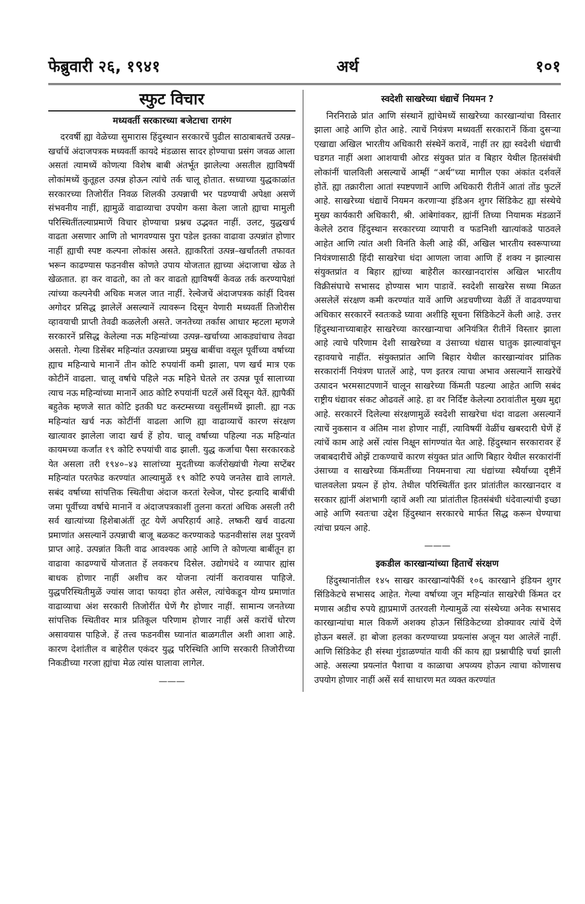फेब्रुवारी २६, १९४१ अर्थ १०१
स्फुट विचार
मध्यवर्ती सरकारच्या बजेटाचा रागरंग
दरवर्षी ह्या वेळेच्या सुमारास हिंदुस्थान सरकारचें पुढील साठाबाबतचें उत्पन्न–खर्चाचें अंदाजपत्रक मध्यवर्ती कायदे मंडळास सादर होण्याचा प्रसंग जवळ आला असतां त्यामध्यें कोणत्या विशेष बाबी अंतर्भूत झालेल्या असतील ह्याविषयीं लोकांमध्यें कुतूहल उत्पन्न होऊन त्यांचे तर्क चालू होतात. सध्याच्या युद्धकाळांत सरकारच्या तिजोरींत निवळ शिलकी उत्पन्नाची भर पडण्याची अपेक्षा असणें संभवनीय नाहीं, ह्यामुळें वाढाव्याचा उपयोग कसा केला जातो ह्याचा मामुली परिस्थितींतल्याप्रमाणें विचार होण्याचा प्रश्नच उद्भवत नाहीं. उलट, युद्धखर्च वाढता असणार आणि तो भागवण्यास पुरा पडेल इतका वाढावा उत्पन्नांत होणार नाहीं ह्याची स्पष्ट कल्पना लोकांस असते. ह्याकरितां उत्पन्न–खर्चांतली तफावत भरून काढण्यास फडनवीस कोणते उपाय योजतात ह्याच्या अंदाजाचा खेळ ते खेळतात. हा कर वाढतो, का तो कर वाढतो ह्याविषयीं केवळ तर्क करण्यापेक्षां त्यांच्या कल्पनेची अधिक मजल जात नाहीं. रेल्वेजचें अंदाजपत्रक कांहीं दिवस अगोदर प्रसिद्ध झालेलें असल्यानें त्यावरून दिसून येणारी मध्यवर्ती तिजोरीस व्हावयाची प्राप्ती तेवढी कळलेली असते. जनतेच्या तर्कास आधार म्हटला म्हणजे सरकारनें प्रसिद्ध केलेल्या नऊ महिन्यांच्या उत्पन्न–खर्चाच्या आकड्यांचाच तेवढा असतो. गेल्या डिसेंबर महिन्यांत उत्पन्नाच्या प्रमुख बाबींचा वसूल पूर्वीच्या वर्षाच्या ह्याच महिन्याचे मानानें तीन कोटि रुपयांनीं कमी झाला, पण खर्च मात्र एक कोटीनें वाढला. चालू वर्षाचे पहिले नऊ महिने घेतले तर उत्पन्न पूर्व सालाच्या त्याच नऊ महिन्यांच्या मानानें आठ कोटि रुपयांनीं घटलें असें दिसून येतें. ह्यापैकीं बहुतेक म्हणजे सात कोटि इतकी घट कस्टम्सच्या वसुलींमध्यें झाली. ह्या नऊ महिन्यांत खर्च नऊ कोटींनीं वाढला आणि ह्या वाढाव्याचें कारण संरक्षण खात्यावर झालेला जादा खर्च हें होय. चालू वर्षाच्या पहिल्या नऊ महिन्यांत कायमच्या कर्जांत १९ कोटि रुपयांची वाढ झाली. युद्ध कर्जाचा पैसा सरकारकडे येत असला तरी १९४०–४३ सालांच्या मुदतीच्या कर्जरोख्यांची गेल्या सप्टेंबर महिन्यांत परतफेड करण्यांत आल्यामुळें १९ कोटि रुपये जनतेस द्यावे लागले. सबंद वर्षाच्या सांपत्तिक स्थितीचा अंदाज करतां रेल्वेज, पोस्ट इत्यादि बाबींची जमा पूर्वीच्या वर्षाचे मानानें व अंदाजपत्रकाशीं तुलना करतां अधिक असली तरी सर्व खात्यांच्या हिशेबाअंतीं तूट येणें अपरिहार्य आहे. लष्करी खर्च वाढत्या प्रमाणांत असल्यानें उत्पन्नाची बाजू बळकट करण्याकडे फडनवीसांस लक्ष पुरवणें प्राप्त आहे. उत्पन्नांत किती वाढ आवश्यक आहे आणि ते कोणत्या बाबींतून हा वाढावा काढण्याचें योजतात हें लवकरच दिसेल. उद्योगधंदे व व्यापार ह्यांस बाधक होणार नाहीं अशीच कर योजना त्यांनीं करावयास पाहिजे. युद्धपरिस्थितीमुळें ज्यांस जादा फायदा होत असेल, त्यांचेकडून योग्य प्रमाणांत वाढाव्याचा अंश सरकारी तिजोरींत घेणें गैर होणार नाहीं. सामान्य जनतेच्या सांपत्तिक स्थितीवर मात्र प्रतिकूल परिणाम होणार नाहीं असें करांचें धोरण असावयास पाहिजे. हें तत्त्व फडनवीस घ्यानांत बाळगतील अशी आशा आहे. कारण देशांतील व बाहेरील एकंदर युद्ध परिस्थिति आणि सरकारी तिजोरीच्या निकडीच्या गरजा ह्यांचा मेळ त्यांस घालावा लागेल.
———
स्वदेशी साखरेच्या धंद्याचें नियमन ?
निरनिराळे प्रांत आणि संस्थानें ह्यांचेमध्यें साखरेच्या कारखान्यांचा विस्तार झाला आहे आणि होत आहे. त्याचें नियंत्रण मध्यवर्ती सरकारानें किंवा दुसऱ्या एखाद्या अखिल भारतीय अधिकारी संस्थेनें करावें, नाहीं तर ह्या स्वदेशी धंद्याची घडगत नाहीं अशा आशयाची ओरड संयुक्त प्रांत व बिहार येथील हितसंबंधी लोकांनीं चालविली असल्याचें आम्हीं “अर्थ”च्या मागील एका अंकांत दर्शवलें होतें. ह्या तक्रारीला आतां स्पष्टपणानें आणि अधिकारी रीतीनें आतां तोंड फुटलें आहे. साखरेच्या धंद्याचें नियमन करणाऱ्या इंडिअन शुगर सिंडिकेट ह्या संस्थेचे मुख्य कार्यकारी अधिकारी, श्री. आंबेगांवकर, ह्यांनीं तिच्या नियामक मंडळानें केलेले ठराव हिंदुस्थान सरकारच्या व्यापारी व फडनिशी खात्यांकडे पाठवले आहेत आणि त्यांत अशी विनंति केली आहे कीं, अखिल भारतीय स्वरूपाच्या नियंत्रणासाठी हिंदी साखरेचा धंदा आणला जावा आणि हें शक्य न झाल्यास संयुक्तप्रांत व बिहार ह्यांच्या बाहेरील कारखानदारांस अखिल भारतीय विक्रीसंघाचे सभासद होण्यास भाग पाडावें. स्वदेशी साखरेस सध्या मिळत असलेलें संरक्षण कमी करण्यांत यावें आणि अडचणीच्या वेळीं तें वाढवण्याचा अधिकार सरकारनें स्वतःकडे घ्यावा अशीहि सूचना सिंडिकेटनें केली आहे. उत्तर हिंदुस्थानाच्याबाहेर साखरेच्या कारखान्याचा अनियंत्रित रीतीनें विस्तार झाला आहे त्याचे परिणाम देशी साखरेच्या व उंसाच्या धंद्यास घातुक झाल्यावांचून रहावयाचे नाहींत. संयुक्तप्रांत आणि बिहार येथील कारखान्यांवर प्रांतिक सरकारांनीं नियंत्रण घातलें आहे, पण इतरत्र त्याचा अभाव असल्यानें साखरेचें उत्पादन भरमसाटपणानें चालून साखरेच्या किंमती पडल्या आहेत आणि सबंद राष्ट्रीय धंद्यावर संकट ओढवलें आहे. हा वर निर्दिष्ट केलेल्या ठरावांतील मुख्य मुद्दा आहे. सरकारनें दिलेल्या संरक्षणामुळें स्वदेशी साखरेचा धंदा वाढला असल्यानें त्याचें नुकसान व अंतिम नाश होणार नाहीं, त्याविषयीं वेळींच खबरदारी घेणें हें त्यांचें काम आहे असें त्यांस निक्षून सांगण्यांत येत आहे. हिंदुस्थान सरकारावर हें जबाबदारीचें ओझें टाकण्याचें कारण संयुक्त प्रांत आणि बिहार येथील सरकारांनीं उंसाच्या व साखरेच्या किंमतींच्या नियमनाचा त्या धंद्यांच्या स्थैर्याच्या दृष्टीनें चालवलेला प्रयत्न हें होय. तेथील परिस्थितींत इतर प्रांतांतील कारखानदार व सरकार ह्यांनीं अंशभागी व्हावें अशी त्या प्रांतांतील हितसंबंधी धंदेवाल्यांची इच्छा आहे आणि स्वतःचा उद्देश हिंदुस्थान सरकारचे मार्फत सिद्ध करून घेण्याचा त्यांचा प्रयत्न आहे.
———
इकडील कारखान्यांच्या हिताचें संरक्षण
हिंदुस्थानांतील १४५ साखर कारखान्यांपैकीं १०६ कारखाने इंडियन शुगर सिंडिकेटचे सभासद आहेत. गेल्या वर्षाच्या जून महिन्यांत साखरेची किंमत दर मणास अडीच रुपये ह्याप्रमाणें उतरवली गेल्यामुळें त्या संस्थेच्या अनेक सभासद कारखान्यांचा माल विकणें अशक्य होऊन सिंडिकेटच्या डोक्यावर त्यांचें देणें होऊन बसलें. हा बोजा हलका करण्याच्या प्रयत्नांस अजून यश आलेलें नाहीं. आणि सिंडिकेट ही संस्था गुंडाळण्यांत यावी कीं काय ह्या प्रश्नाचीहि चर्चा झाली आहे. असल्या प्रयत्नांत पैशाचा व काळाचा अपव्यय होऊन त्याचा कोणासच उपयोग होणार नाहीं असें सर्व साधारण मत व्यक्त करण्यांत